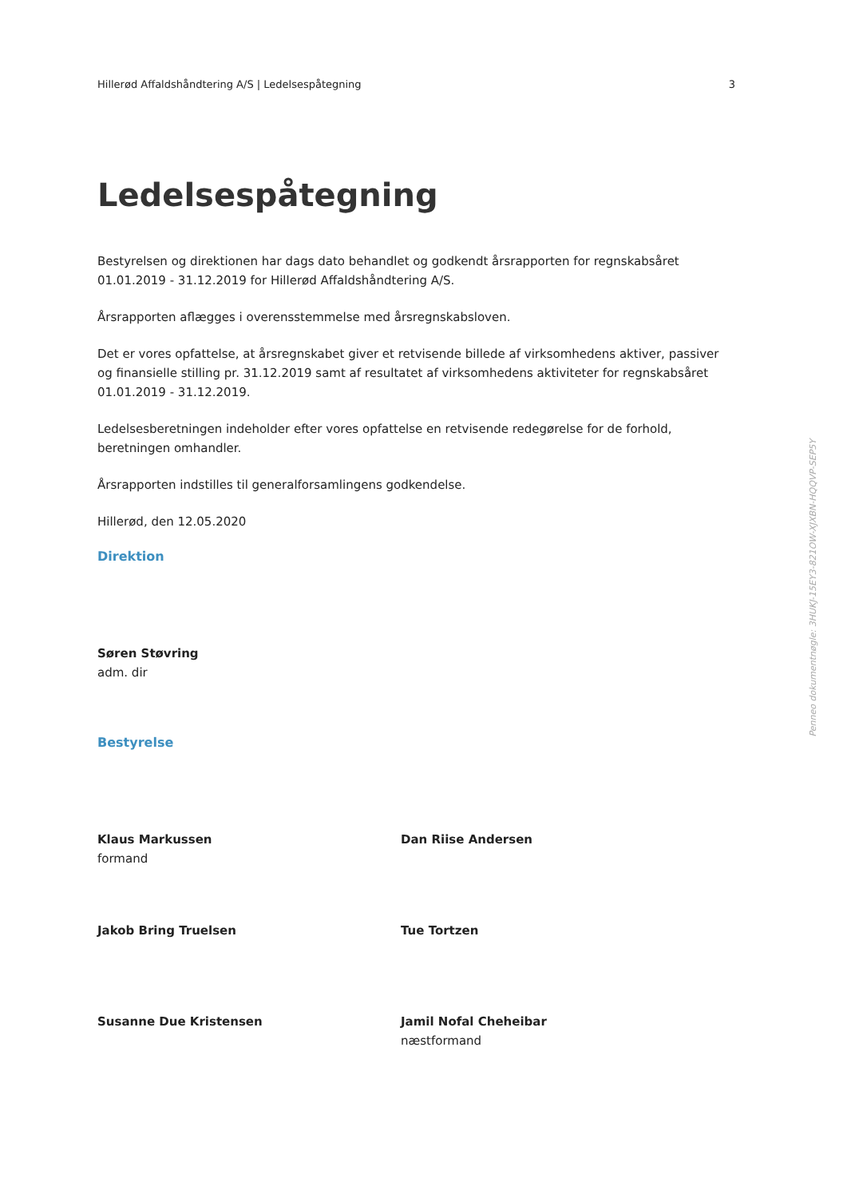Hillerød Affaldshåndtering A/S | Ledelsespåtegning 3
Ledelsespåtegning
Bestyrelsen og direktionen har dags dato behandlet og godkendt årsrapporten for regnskabsåret 01.01.2019 - 31.12.2019 for Hillerød Affaldshåndtering A/S.
Årsrapporten aflægges i overensstemmelse med årsregnskabsloven.
Det er vores opfattelse, at årsregnskabet giver et retvisende billede af virksomhedens aktiver, passiver og finansielle stilling pr. 31.12.2019 samt af resultatet af virksomhedens aktiviteter for regnskabsåret 01.01.2019 - 31.12.2019.
Ledelsesberetningen indeholder efter vores opfattelse en retvisende redegørelse for de forhold, beretningen omhandler.
Årsrapporten indstilles til generalforsamlingens godkendelse.
Hillerød, den 12.05.2020
Direktion
Søren Støvring
adm. dir
Bestyrelse
Klaus Markussen
formand
Dan Riise Andersen
Jakob Bring Truelsen Tue Tortzen
Susanne Due Kristensen Jamil Nofal Cheheibar
næstformand
Penneo dokumentnøgle: 3HUKJ-15EY3-821OW-XJXBN-HQQVP-SEP5Y